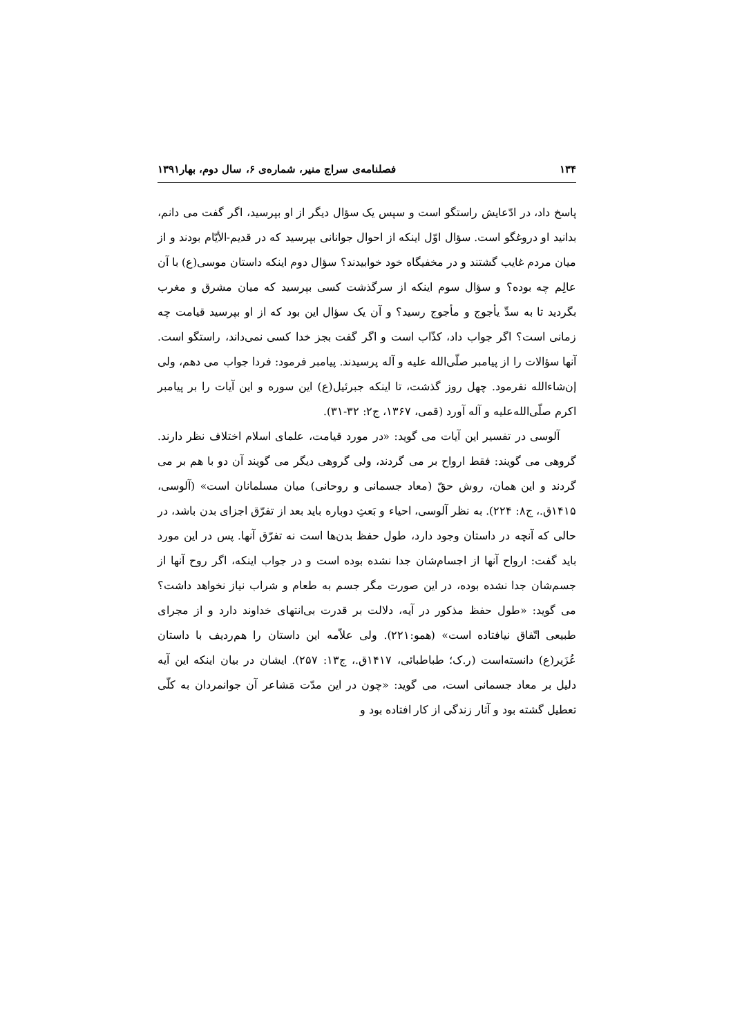۱۳۴ فصلنامه‌ی سراج منیر، شماره‌ی ۶، سال دوم، بهار۱۳۹۱
پاسخ داد، در ادّعایش راستگو است و سپس یک سؤال دیگر از او بپرسید، اگر گفت می دانم، بدانید او دروغگو است. سؤال اوّل اینکه از احوال جوانانی بپرسید که در قدیم-الأیّام بودند و از میان مردم غایب گشتند و در مخفیگاه خود خوابیدند؟ سؤال دوم اینکه داستان موسی(ع) با آن عالِم چه بوده؟ و سؤال سوم اینکه از سرگذشت کسی بپرسید که میان مشرق و مغرب بگردید تا به سدِّ یأجوج و مأجوج رسید؟ و آن یک سؤال این بود که از او بپرسید قیامت چه زمانی است؟ اگر جواب داد، کذّاب است و اگر گفت بجز خدا کسی نمی‌داند، راستگو است. آنها سؤالات را از پیامبر صلّی‌الله علیه و آله پرسیدند. پیامبر فرمود: فردا جواب می دهم، ولی إن‌شاءالله نفرمود. چهل روز گذشت، تا اینکه جبرئیل(ع) این سوره و این آیات را بر پیامبر اکرم صلّی‌الله‌علیه و آله آورد (قمی، ۱۳۶۷، ج۲: ۳۲-۳۱).
آلوسی در تفسیر این آیات می گوید: «در مورد قیامت، علمای اسلام اختلاف نظر دارند. گروهی می گویند: فقط ارواح بر می گردند، ولی گروهی دیگر می گویند آن دو با هم بر می گردند و این همان، روش حقّ (معاد جسمانی و روحانی) میان مسلمانان است» (آلوسی، ۱۴۱۵ق.، ج۸: ۲۲۴). به نظر آلوسی، احیاء و بَعثِ دوباره باید بعد از تفرّق اجزای بدن باشد، در حالی که آنچه در داستان وجود دارد، طول حفظ بدن‌ها است نه تفرّق آنها. پس در این مورد باید گفت: ارواح آنها از اجسام‌شان جدا نشده بوده است و در جواب اینکه، اگر روح آنها از جسم‌شان جدا نشده بوده، در این صورت مگر جسم به طعام و شراب نیاز نخواهد داشت؟ می گوید: «طول حفظ مذکور در آیه، دلالت بر قدرت بی‌انتهای خداوند دارد و از مجرای طبیعی اتّفاق نیافتاده است» (همو:۲۲۱). ولی علاّمه این داستان را هم‌ردیف با داستان عُزَیر(ع) دانسته‌است (ر.ک؛ طباطبائی، ۱۴۱۷ق.، ج۱۳: ۲۵۷). ایشان در بیان اینکه این آیه دلیل بر معاد جسمانی است، می گوید: «چون در این مدّت مَشاعر آن جوانمردان به کلّی تعطیل گشته بود و آثار زندگی از کار افتاده بود و